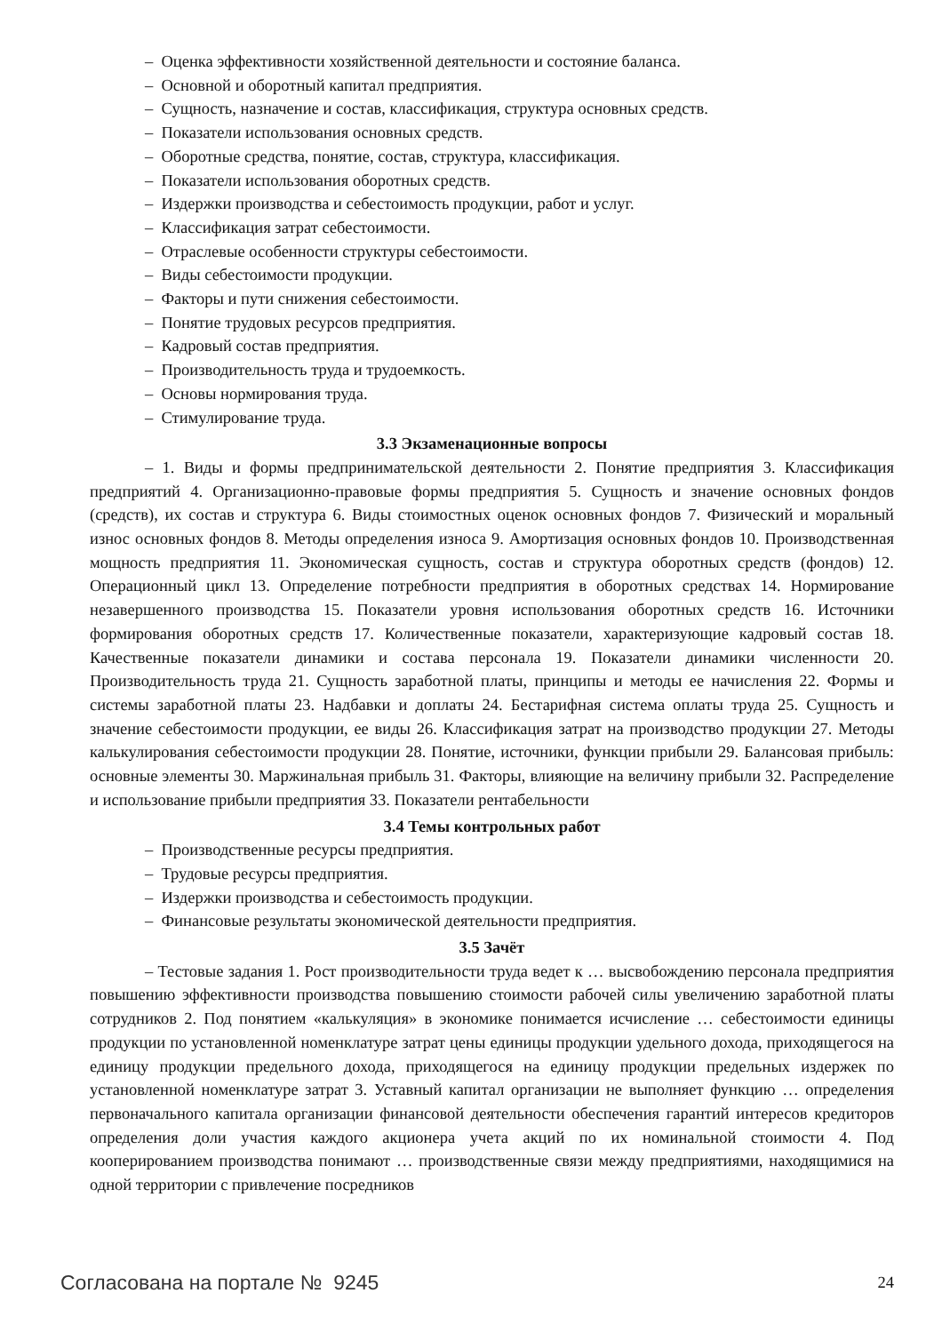– Оценка эффективности хозяйственной деятельности и состояние баланса.
– Основной и оборотный капитал предприятия.
– Сущность, назначение и состав, классификация, структура основных средств.
– Показатели использования основных средств.
– Оборотные средства, понятие, состав, структура, классификация.
– Показатели использования оборотных средств.
– Издержки производства и себестоимость продукции, работ и услуг.
– Классификация затрат себестоимости.
– Отраслевые особенности структуры себестоимости.
– Виды себестоимости продукции.
– Факторы и пути снижения себестоимости.
– Понятие трудовых ресурсов предприятия.
– Кадровый состав предприятия.
– Производительность труда и трудоемкость.
– Основы нормирования труда.
– Стимулирование труда.
3.3 Экзаменационные вопросы
– 1. Виды и формы предпринимательской деятельности 2. Понятие предприятия 3. Классификация предприятий 4. Организационно-правовые формы предприятия 5. Сущность и значение основных фондов (средств), их состав и структура 6. Виды стоимостных оценок основных фондов 7. Физический и моральный износ основных фондов 8. Методы определения износа 9. Амортизация основных фондов 10. Производственная мощность предприятия 11. Экономическая сущность, состав и структура оборотных средств (фондов) 12. Операционный цикл 13. Определение потребности предприятия в оборотных средствах 14. Нормирование незавершенного производства 15. Показатели уровня использования оборотных средств 16. Источники формирования оборотных средств 17. Количественные показатели, характеризующие кадровый состав 18. Качественные показатели динамики и состава персонала 19. Показатели динамики численности 20. Производительность труда 21. Сущность заработной платы, принципы и методы ее начисления 22. Формы и системы заработной платы 23. Надбавки и доплаты 24. Бестарифная система оплаты труда 25. Сущность и значение себестоимости продукции, ее виды 26. Классификация затрат на производство продукции 27. Методы калькулирования себестоимости продукции 28. Понятие, источники, функции прибыли 29. Балансовая прибыль: основные элементы 30. Маржинальная прибыль 31. Факторы, влияющие на величину прибыли 32. Распределение и использование прибыли предприятия 33. Показатели рентабельности
3.4 Темы контрольных работ
– Производственные ресурсы предприятия.
– Трудовые ресурсы предприятия.
– Издержки производства и себестоимость продукции.
– Финансовые результаты экономической деятельности предприятия.
3.5 Зачёт
– Тестовые задания 1. Рост производительности труда ведет к … высвобождению персонала предприятия повышению эффективности производства повышению стоимости рабочей силы увеличению заработной платы сотрудников 2. Под понятием «калькуляция» в экономике понимается исчисление … себестоимости единицы продукции по установленной номенклатуре затрат цены единицы продукции удельного дохода, приходящегося на единицу продукции предельного дохода, приходящегося на единицу продукции предельных издержек по установленной номенклатуре затрат 3. Уставный капитал организации не выполняет функцию … определения первоначального капитала организации финансовой деятельности обеспечения гарантий интересов кредиторов определения доли участия каждого акционера учета акций по их номинальной стоимости 4. Под кооперированием производства понимают … производственные связи между предприятиями, находящимися на одной территории с привлечение посредников
Согласована на портале № 9245 24